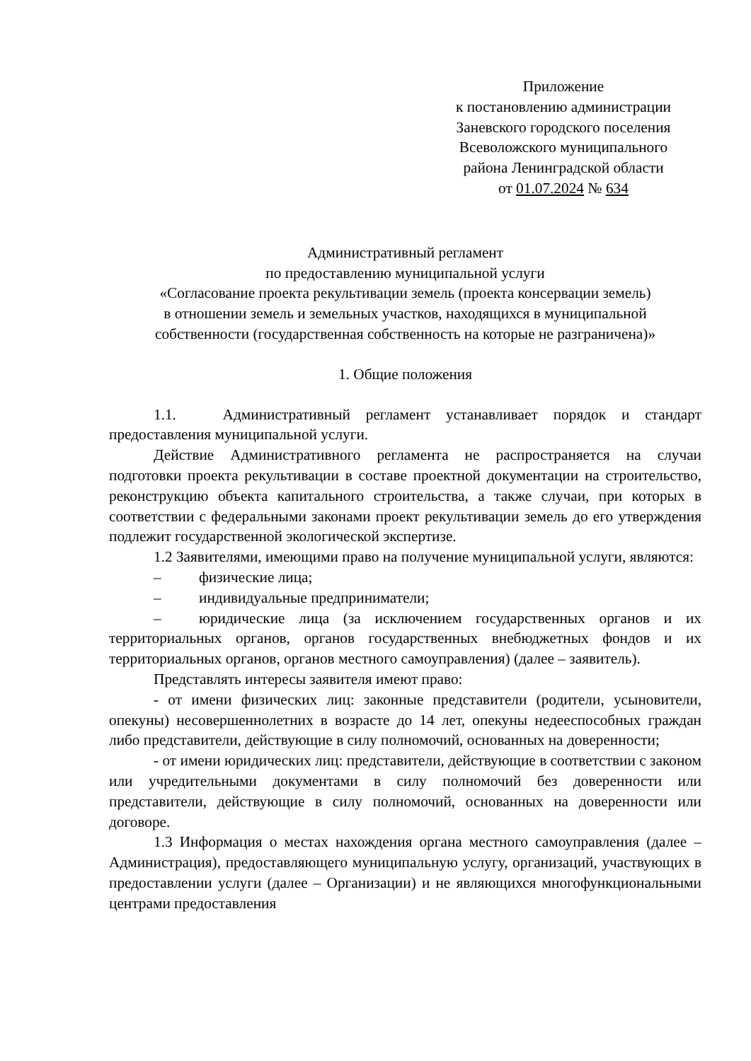Приложение
к постановлению администрации
Заневского городского поселения
Всеволожского муниципального
района Ленинградской области
от 01.07.2024 № 634
Административный регламент
по предоставлению муниципальной услуги
«Согласование проекта рекультивации земель (проекта консервации земель)
в отношении земель и земельных участков, находящихся в муниципальной
собственности (государственная собственность на которые не разграничена)»
1. Общие положения
1.1. Административный регламент устанавливает порядок и стандарт предоставления муниципальной услуги.
Действие Административного регламента не распространяется на случаи подготовки проекта рекультивации в составе проектной документации на строительство, реконструкцию объекта капитального строительства, а также случаи, при которых в соответствии с федеральными законами проект рекультивации земель до его утверждения подлежит государственной экологической экспертизе.
1.2 Заявителями, имеющими право на получение муниципальной услуги, являются:
– физические лица;
– индивидуальные предприниматели;
– юридические лица (за исключением государственных органов и их территориальных органов, органов государственных внебюджетных фондов и их территориальных органов, органов местного самоуправления) (далее – заявитель).
Представлять интересы заявителя имеют право:
- от имени физических лиц: законные представители (родители, усыновители, опекуны) несовершеннолетних в возрасте до 14 лет, опекуны недееспособных граждан либо представители, действующие в силу полномочий, основанных на доверенности;
- от имени юридических лиц: представители, действующие в соответствии с законом или учредительными документами в силу полномочий без доверенности или представители, действующие в силу полномочий, основанных на доверенности или договоре.
1.3 Информация о местах нахождения органа местного самоуправления (далее – Администрация), предоставляющего муниципальную услугу, организаций, участвующих в предоставлении услуги (далее – Организации) и не являющихся многофункциональными центрами предоставления